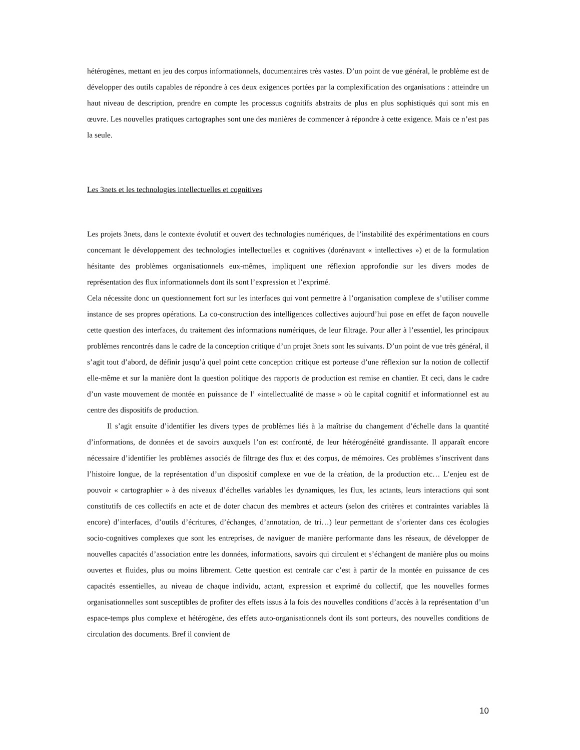hétérogènes, mettant en jeu des corpus informationnels, documentaires très vastes. D’un point de vue général, le problème est de développer des outils capables de répondre à ces deux exigences portées par la complexification des organisations : atteindre un haut niveau de description, prendre en compte les processus cognitifs abstraits de plus en plus sophistiqués qui sont mis en œuvre. Les nouvelles pratiques cartographes sont une des manières de commencer à répondre à cette exigence. Mais ce n’est pas la seule.
Les 3nets et les technologies intellectuelles et cognitives
Les projets 3nets, dans le contexte évolutif et ouvert des technologies numériques, de l’instabilité des expérimentations en cours concernant le développement des technologies intellectuelles et cognitives (dorénavant « intellectives ») et de la formulation hésitante des problèmes organisationnels eux-mêmes, impliquent une réflexion approfondie sur les divers modes de représentation des flux informationnels dont ils sont l’expression et l’exprimé.
Cela nécessite donc un questionnement fort sur les interfaces qui vont permettre à l’organisation complexe de s’utiliser comme instance de ses propres opérations. La co-construction des intelligences collectives aujourd’hui pose en effet de façon nouvelle cette question des interfaces, du traitement des informations numériques, de leur filtrage. Pour aller à l’essentiel, les principaux problèmes rencontrés dans le cadre de la conception critique d’un projet 3nets sont les suivants. D’un point de vue très général, il s’agit tout d’abord, de définir jusqu’à quel point cette conception critique est porteuse d’une réflexion sur la notion de collectif elle-même et sur la manière dont la question politique des rapports de production est remise en chantier. Et ceci, dans le cadre d’un vaste mouvement de montée en puissance de l’ »intellectualité de masse » où le capital cognitif et informationnel est au centre des dispositifs de production.
Il s’agit ensuite d’identifier les divers types de problèmes liés à la maîtrise du changement d’échelle dans la quantité d’informations, de données et de savoirs auxquels l’on est confronté, de leur hétérogénéité grandissante. Il apparaît encore nécessaire d’identifier les problèmes associés de filtrage des flux et des corpus, de mémoires. Ces problèmes s’inscrivent dans l’histoire longue, de la représentation d’un dispositif complexe en vue de la création, de la production etc… L’enjeu est de pouvoir « cartographier » à des niveaux d’échelles variables les dynamiques, les flux, les actants, leurs interactions qui sont constitutifs de ces collectifs en acte et de doter chacun des membres et acteurs (selon des critères et contraintes variables là encore) d’interfaces, d’outils d’écritures, d’échanges, d’annotation, de tri…) leur permettant de s’orienter dans ces écologies socio-cognitives complexes que sont les entreprises, de naviguer de manière performante dans les réseaux, de développer de nouvelles capacités d’association entre les données, informations, savoirs qui circulent et s’échangent de manière plus ou moins ouvertes et fluides, plus ou moins librement. Cette question est centrale car c’est à partir de la montée en puissance de ces capacités essentielles, au niveau de chaque individu, actant, expression et exprimé du collectif, que les nouvelles formes organisationnelles sont susceptibles de profiter des effets issus à la fois des nouvelles conditions d’accès à la représentation d’un espace-temps plus complexe et hétérogène, des effets auto-organisationnels dont ils sont porteurs, des nouvelles conditions de circulation des documents. Bref il convient de
10